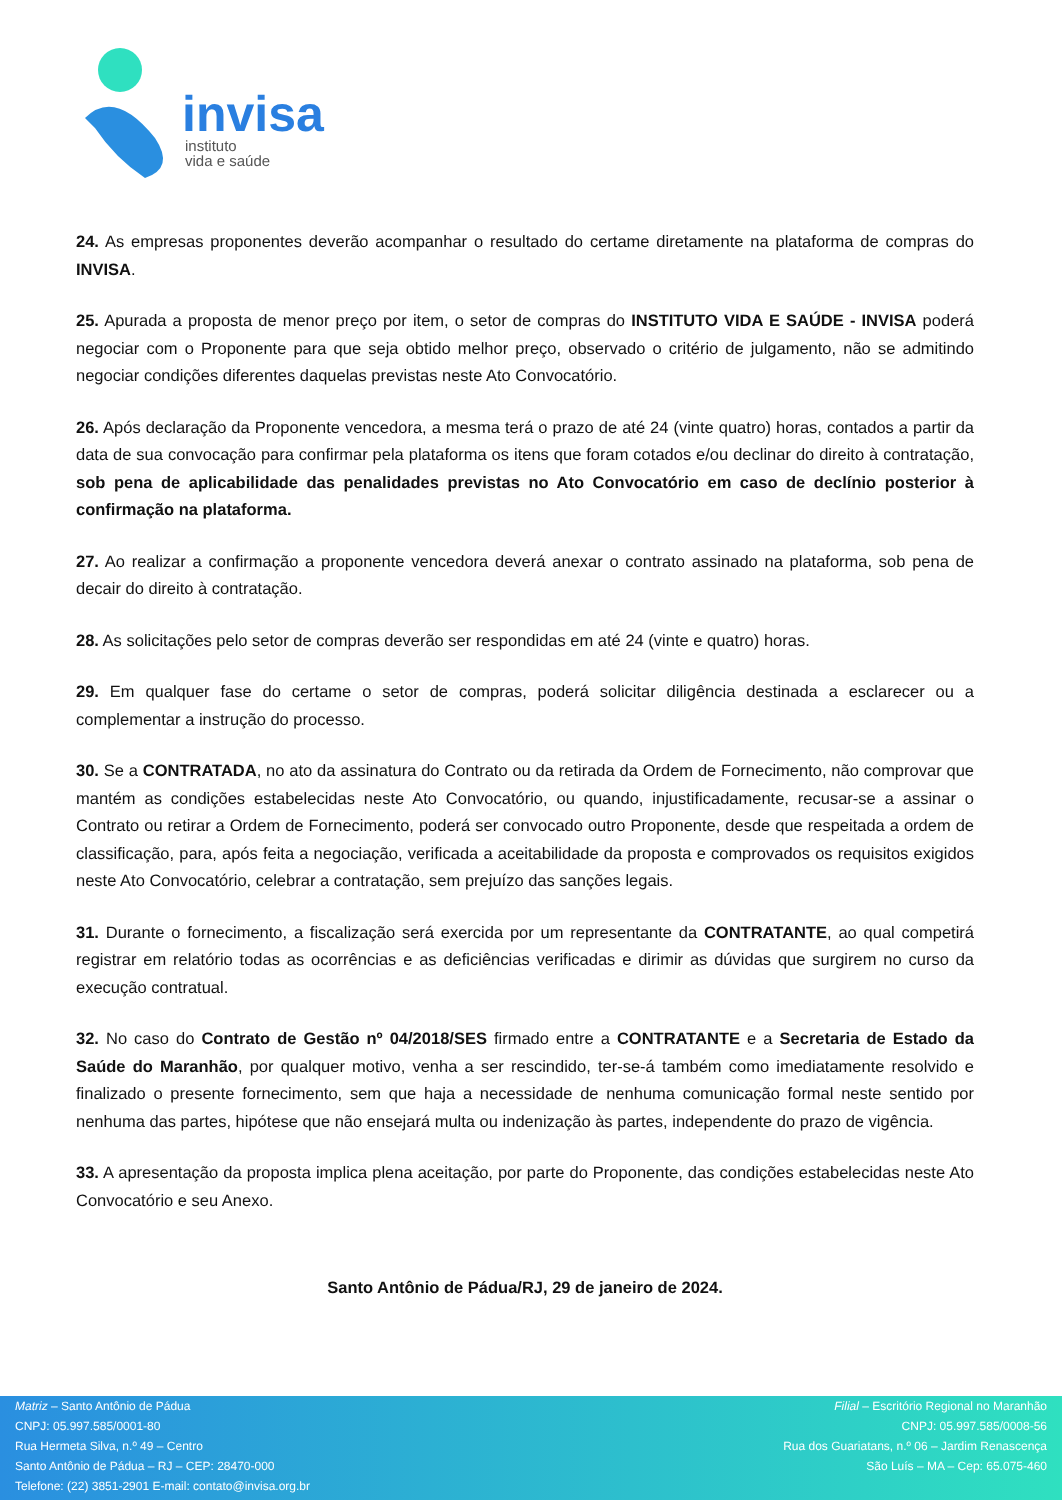invisa
instituto
vida e saúde
24. As empresas proponentes deverão acompanhar o resultado do certame diretamente na plataforma de compras do INVISA.
25. Apurada a proposta de menor preço por item, o setor de compras do INSTITUTO VIDA E SAÚDE - INVISA poderá negociar com o Proponente para que seja obtido melhor preço, observado o critério de julgamento, não se admitindo negociar condições diferentes daquelas previstas neste Ato Convocatório.
26. Após declaração da Proponente vencedora, a mesma terá o prazo de até 24 (vinte quatro) horas, contados a partir da data de sua convocação para confirmar pela plataforma os itens que foram cotados e/ou declinar do direito à contratação, sob pena de aplicabilidade das penalidades previstas no Ato Convocatório em caso de declínio posterior à confirmação na plataforma.
27. Ao realizar a confirmação a proponente vencedora deverá anexar o contrato assinado na plataforma, sob pena de decair do direito à contratação.
28. As solicitações pelo setor de compras deverão ser respondidas em até 24 (vinte e quatro) horas.
29. Em qualquer fase do certame o setor de compras, poderá solicitar diligência destinada a esclarecer ou a complementar a instrução do processo.
30. Se a CONTRATADA, no ato da assinatura do Contrato ou da retirada da Ordem de Fornecimento, não comprovar que mantém as condições estabelecidas neste Ato Convocatório, ou quando, injustificadamente, recusar-se a assinar o Contrato ou retirar a Ordem de Fornecimento, poderá ser convocado outro Proponente, desde que respeitada a ordem de classificação, para, após feita a negociação, verificada a aceitabilidade da proposta e comprovados os requisitos exigidos neste Ato Convocatório, celebrar a contratação, sem prejuízo das sanções legais.
31. Durante o fornecimento, a fiscalização será exercida por um representante da CONTRATANTE, ao qual competirá registrar em relatório todas as ocorrências e as deficiências verificadas e dirimir as dúvidas que surgirem no curso da execução contratual.
32. No caso do Contrato de Gestão nº 04/2018/SES firmado entre a CONTRATANTE e a Secretaria de Estado da Saúde do Maranhão, por qualquer motivo, venha a ser rescindido, ter-se-á também como imediatamente resolvido e finalizado o presente fornecimento, sem que haja a necessidade de nenhuma comunicação formal neste sentido por nenhuma das partes, hipótese que não ensejará multa ou indenização às partes, independente do prazo de vigência.
33. A apresentação da proposta implica plena aceitação, por parte do Proponente, das condições estabelecidas neste Ato Convocatório e seu Anexo.
Santo Antônio de Pádua/RJ, 29 de janeiro de 2024.
Matriz – Santo Antônio de Pádua
CNPJ: 05.997.585/0001-80
Rua Hermeta Silva, n.º 49 – Centro
Santo Antônio de Pádua – RJ – CEP: 28470-000
Telefone: (22) 3851-2901 E-mail: contato@invisa.org.br
Filial – Escritório Regional no Maranhão
CNPJ: 05.997.585/0008-56
Rua dos Guariatans, n.º 06 – Jardim Renascença
São Luís – MA – Cep: 65.075-460